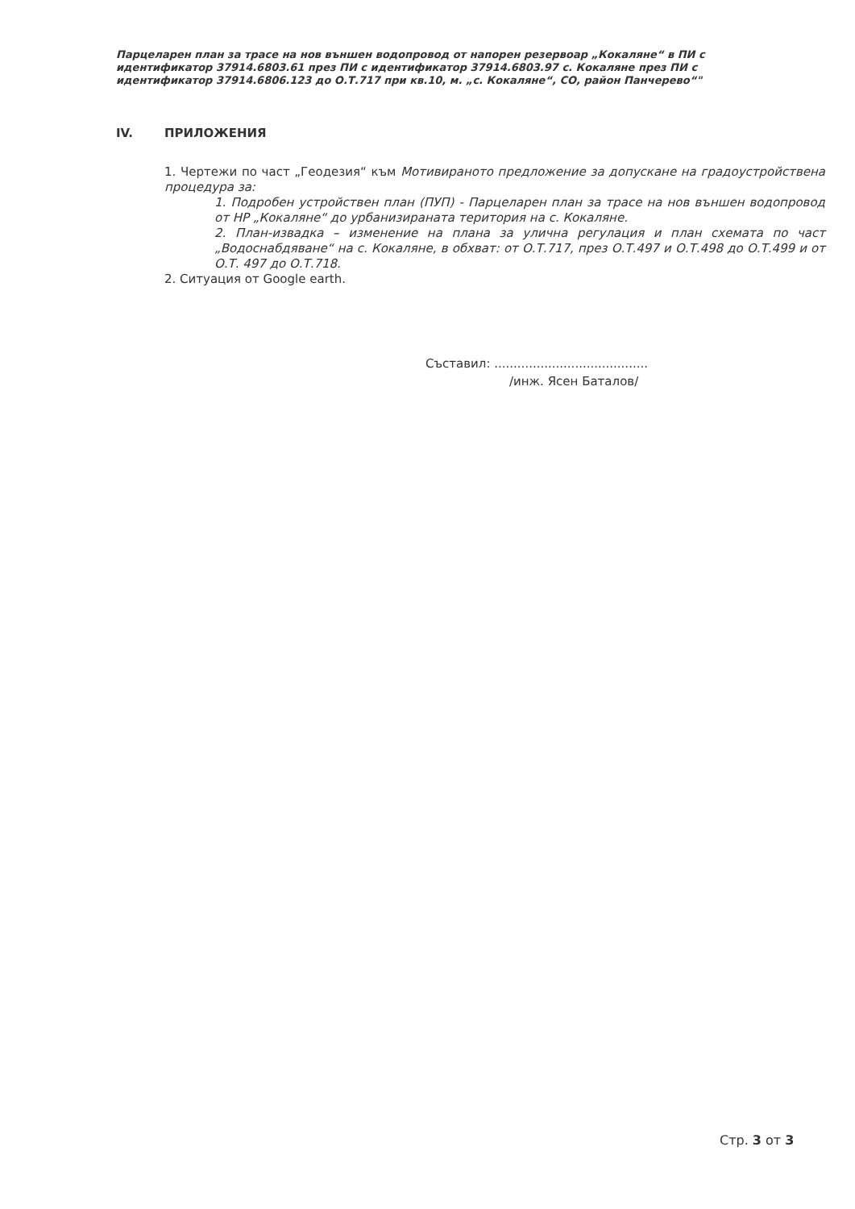Парцеларен план за трасе на нов външен водопровод от напорен резервоар „Кокаляне“ в ПИ с идентификатор 37914.6803.61 през ПИ с идентификатор 37914.6803.97 с. Кокаляне през ПИ с идентификатор 37914.6806.123 до О.Т.717 при кв.10, м. „с. Кокаляне“, СО, район Панчерево“"
IV. ПРИЛОЖЕНИЯ
1. Чертежи по част „Геодезия“ към Мотивираното предложение за допускане на градоустройствена процедура за:
1. Подробен устройствен план (ПУП) - Парцеларен план за трасе на нов външен водопровод от НР „Кокаляне“ до урбанизираната територия на с. Кокаляне.
2. План-извадка – изменение на плана за улична регулация и план схемата по част „Водоснабдяване“ на с. Кокаляне, в обхват: от О.Т.717, през О.Т.497 и О.Т.498 до О.Т.499 и от О.Т. 497 до О.Т.718.
2. Ситуация от Google earth.
Съставил: ........................................
/инж. Ясен Баталов/
Стр. 3 от 3